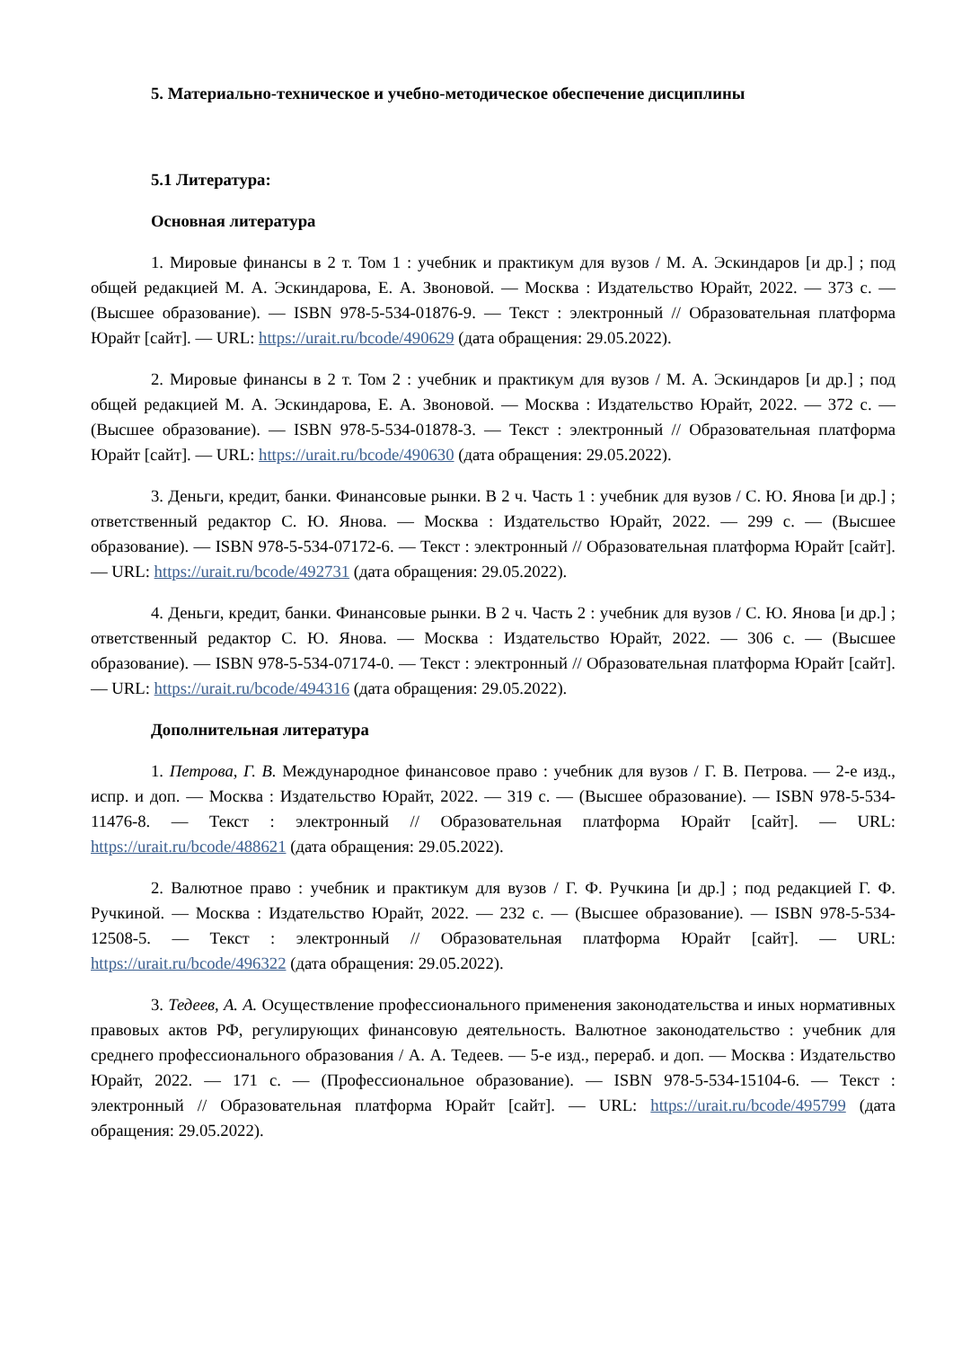5. Материально-техническое и учебно-методическое обеспечение дисциплины
5.1 Литература:
Основная литература
1. Мировые финансы в 2 т. Том 1 : учебник и практикум для вузов / М. А. Эскиндаров [и др.] ; под общей редакцией М. А. Эскиндарова, Е. А. Звоновой. — Москва : Издательство Юрайт, 2022. — 373 с. — (Высшее образование). — ISBN 978-5-534-01876-9. — Текст : электронный // Образовательная платформа Юрайт [сайт]. — URL: https://urait.ru/bcode/490629 (дата обращения: 29.05.2022).
2. Мировые финансы в 2 т. Том 2 : учебник и практикум для вузов / М. А. Эскиндаров [и др.] ; под общей редакцией М. А. Эскиндарова, Е. А. Звоновой. — Москва : Издательство Юрайт, 2022. — 372 с. — (Высшее образование). — ISBN 978-5-534-01878-3. — Текст : электронный // Образовательная платформа Юрайт [сайт]. — URL: https://urait.ru/bcode/490630 (дата обращения: 29.05.2022).
3. Деньги, кредит, банки. Финансовые рынки. В 2 ч. Часть 1 : учебник для вузов / С. Ю. Янова [и др.] ; ответственный редактор С. Ю. Янова. — Москва : Издательство Юрайт, 2022. — 299 с. — (Высшее образование). — ISBN 978-5-534-07172-6. — Текст : электронный // Образовательная платформа Юрайт [сайт]. — URL: https://urait.ru/bcode/492731 (дата обращения: 29.05.2022).
4. Деньги, кредит, банки. Финансовые рынки. В 2 ч. Часть 2 : учебник для вузов / С. Ю. Янова [и др.] ; ответственный редактор С. Ю. Янова. — Москва : Издательство Юрайт, 2022. — 306 с. — (Высшее образование). — ISBN 978-5-534-07174-0. — Текст : электронный // Образовательная платформа Юрайт [сайт]. — URL: https://urait.ru/bcode/494316 (дата обращения: 29.05.2022).
Дополнительная литература
1. Петрова, Г. В. Международное финансовое право : учебник для вузов / Г. В. Петрова. — 2-е изд., испр. и доп. — Москва : Издательство Юрайт, 2022. — 319 с. — (Высшее образование). — ISBN 978-5-534-11476-8. — Текст : электронный // Образовательная платформа Юрайт [сайт]. — URL: https://urait.ru/bcode/488621 (дата обращения: 29.05.2022).
2. Валютное право : учебник и практикум для вузов / Г. Ф. Ручкина [и др.] ; под редакцией Г. Ф. Ручкиной. — Москва : Издательство Юрайт, 2022. — 232 с. — (Высшее образование). — ISBN 978-5-534-12508-5. — Текст : электронный // Образовательная платформа Юрайт [сайт]. — URL: https://urait.ru/bcode/496322 (дата обращения: 29.05.2022).
3. Тедеев, А. А. Осуществление профессионального применения законодательства и иных нормативных правовых актов РФ, регулирующих финансовую деятельность. Валютное законодательство : учебник для среднего профессионального образования / А. А. Тедеев. — 5-е изд., перераб. и доп. — Москва : Издательство Юрайт, 2022. — 171 с. — (Профессиональное образование). — ISBN 978-5-534-15104-6. — Текст : электронный // Образовательная платформа Юрайт [сайт]. — URL: https://urait.ru/bcode/495799 (дата обращения: 29.05.2022).